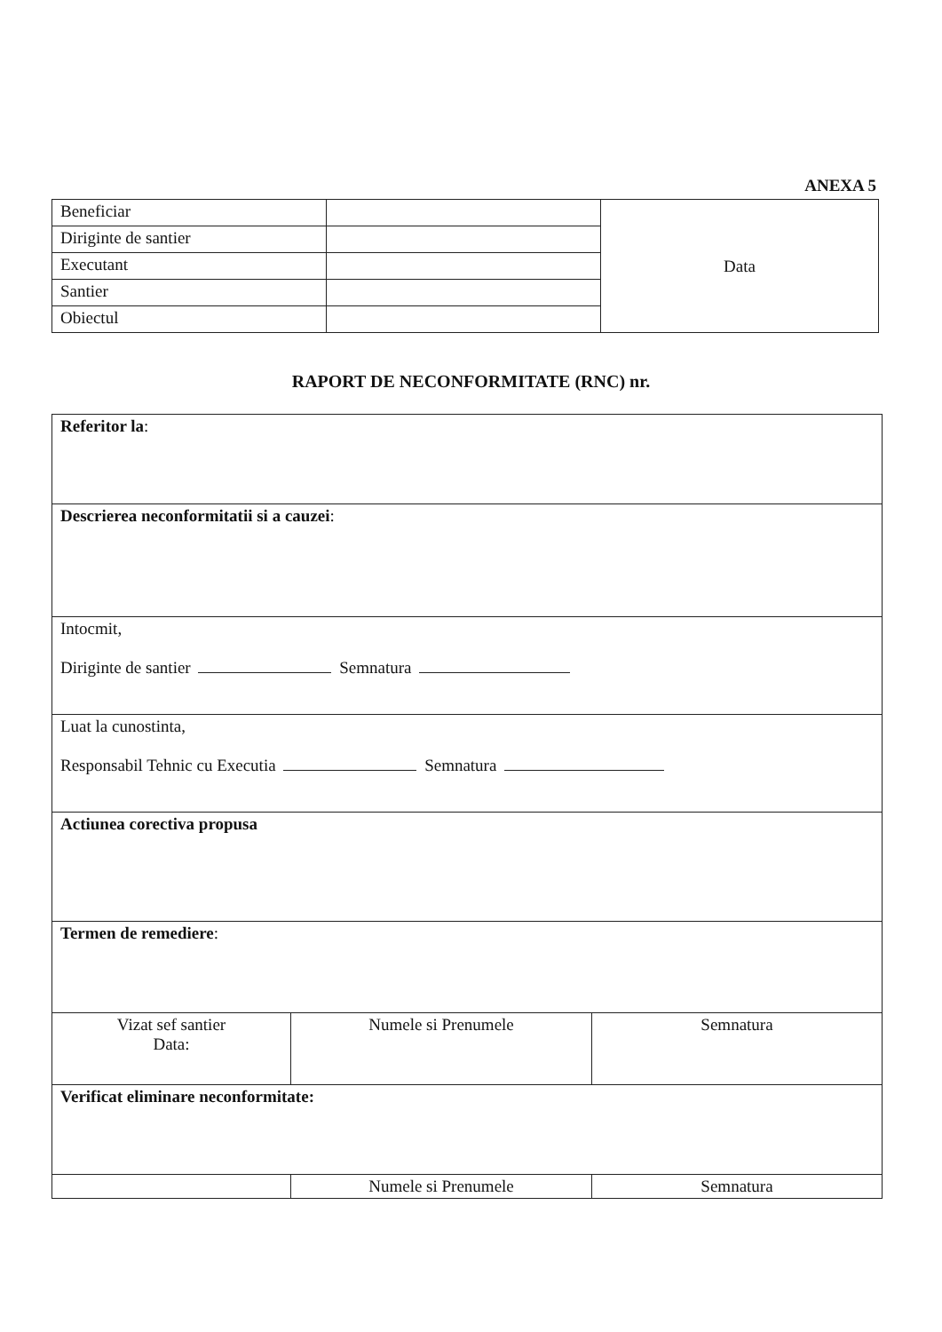ANEXA 5
| Beneficiar | | Data |
| Diriginte de santier | | |
| Executant | | |
| Santier | | |
| Obiectul | | |
RAPORT DE NECONFORMITATE (RNC) nr.
| Referitor la : | | |
| Descrierea neconformitatii si a cauzei : | | |
| Intocmit, Diriginte de santier Semnatura | | |
| Luat la cunostinta, Responsabil Tehnic cu Executia Semnatura | | |
| Actiunea corectiva propusa | | |
| Termen de remediere : | | |
| Vizat sef santier Data: | Numele si Prenumele | Semnatura |
| Verificat eliminare neconformitate: | | |
| | Numele si Prenumele | Semnatura |